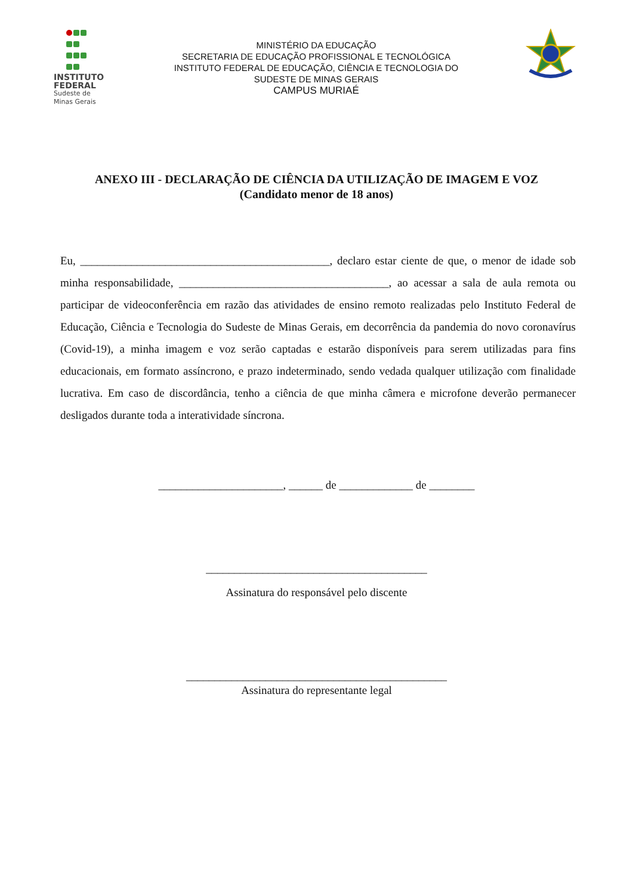INSTITUTO
FEDERAL
Sudeste de
Minas Gerais
MINISTÉRIO DA EDUCAÇÃO
SECRETARIA DE EDUCAÇÃO PROFISSIONAL E TECNOLÓGICA
INSTITUTO FEDERAL DE EDUCAÇÃO, CIÊNCIA E TECNOLOGIA DO
SUDESTE DE MINAS GERAIS
CAMPUS MURIAÉ
ANEXO III - DECLARAÇÃO DE CIÊNCIA DA UTILIZAÇÃO DE IMAGEM E VOZ
(Candidato menor de 18 anos)
Eu, ____________________________________________, declaro estar ciente de que, o menor de idade sob minha responsabilidade, _____________________________________, ao acessar a sala de aula remota ou participar de videoconferência em razão das atividades de ensino remoto realizadas pelo Instituto Federal de Educação, Ciência e Tecnologia do Sudeste de Minas Gerais, em decorrência da pandemia do novo coronavírus (Covid-19), a minha imagem e voz serão captadas e estarão disponíveis para serem utilizadas para fins educacionais, em formato assíncrono, e prazo indeterminado, sendo vedada qualquer utilização com finalidade lucrativa. Em caso de discordância, tenho a ciência de que minha câmera e microfone deverão permanecer desligados durante toda a interatividade síncrona.
______________________, ______ de _____________ de ________
_______________________________________
Assinatura do responsável pelo discente
______________________________________________
Assinatura do representante legal